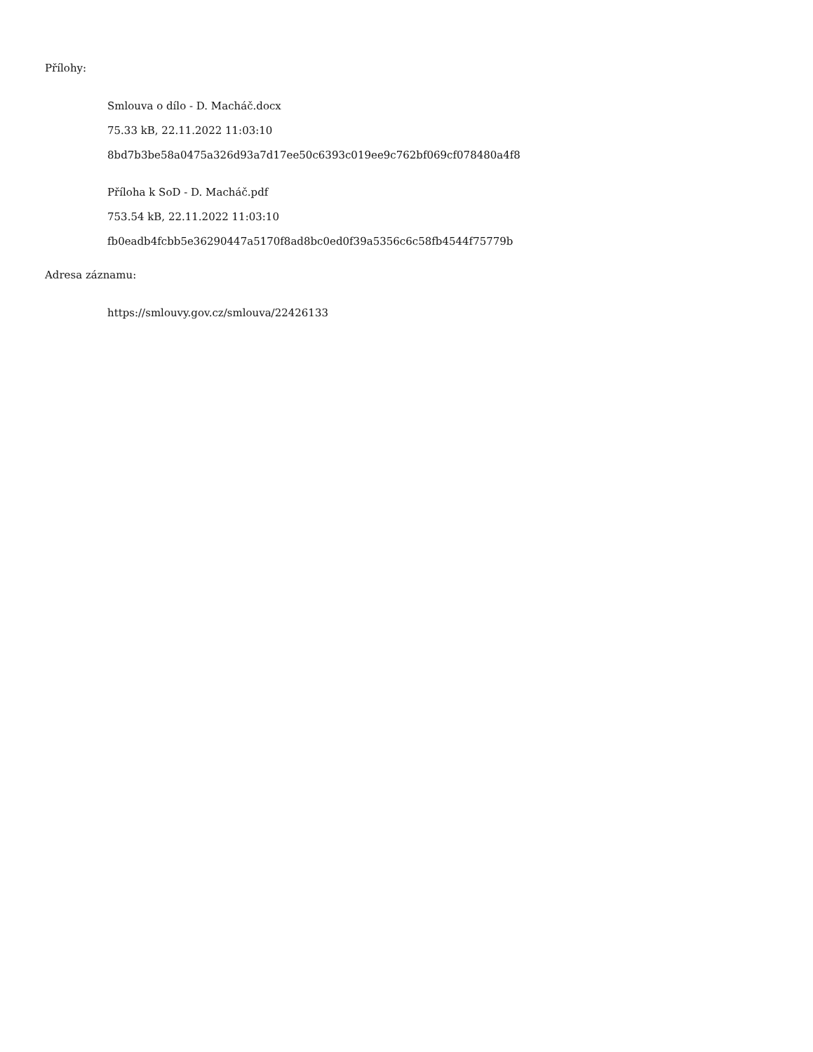Přílohy:
Smlouva o dílo - D. Macháč.docx
75.33 kB, 22.11.2022 11:03:10
8bd7b3be58a0475a326d93a7d17ee50c6393c019ee9c762bf069cf078480a4f8
Příloha k SoD - D. Macháč.pdf
753.54 kB, 22.11.2022 11:03:10
fb0eadb4fcbb5e36290447a5170f8ad8bc0ed0f39a5356c6c58fb4544f75779b
Adresa záznamu:
https://smlouvy.gov.cz/smlouva/22426133